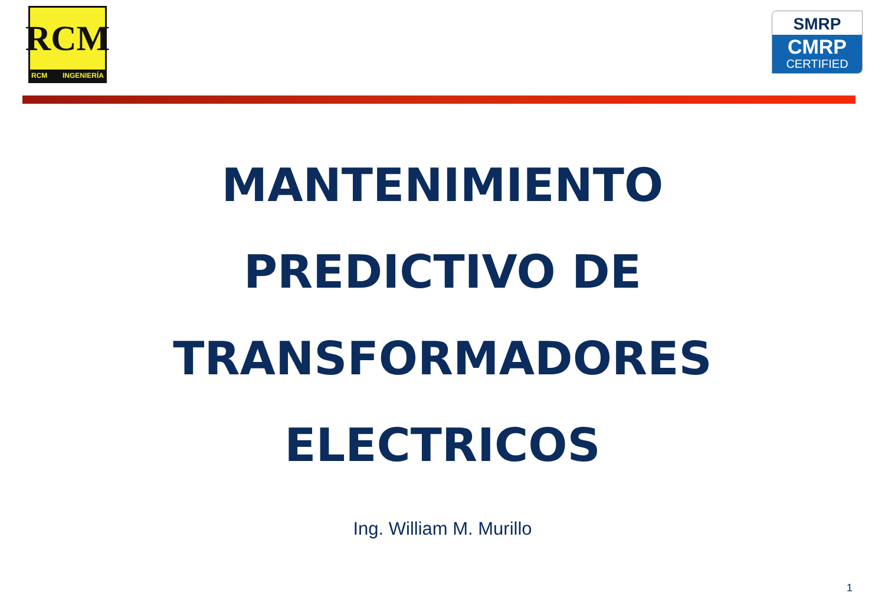RCM
RCM INGENIERÍA
SMRP
CMRP
CERTIFIED
MANTENIMIENTO
PREDICTIVO DE
TRANSFORMADORES
ELECTRICOS
Ing. William M. Murillo
1